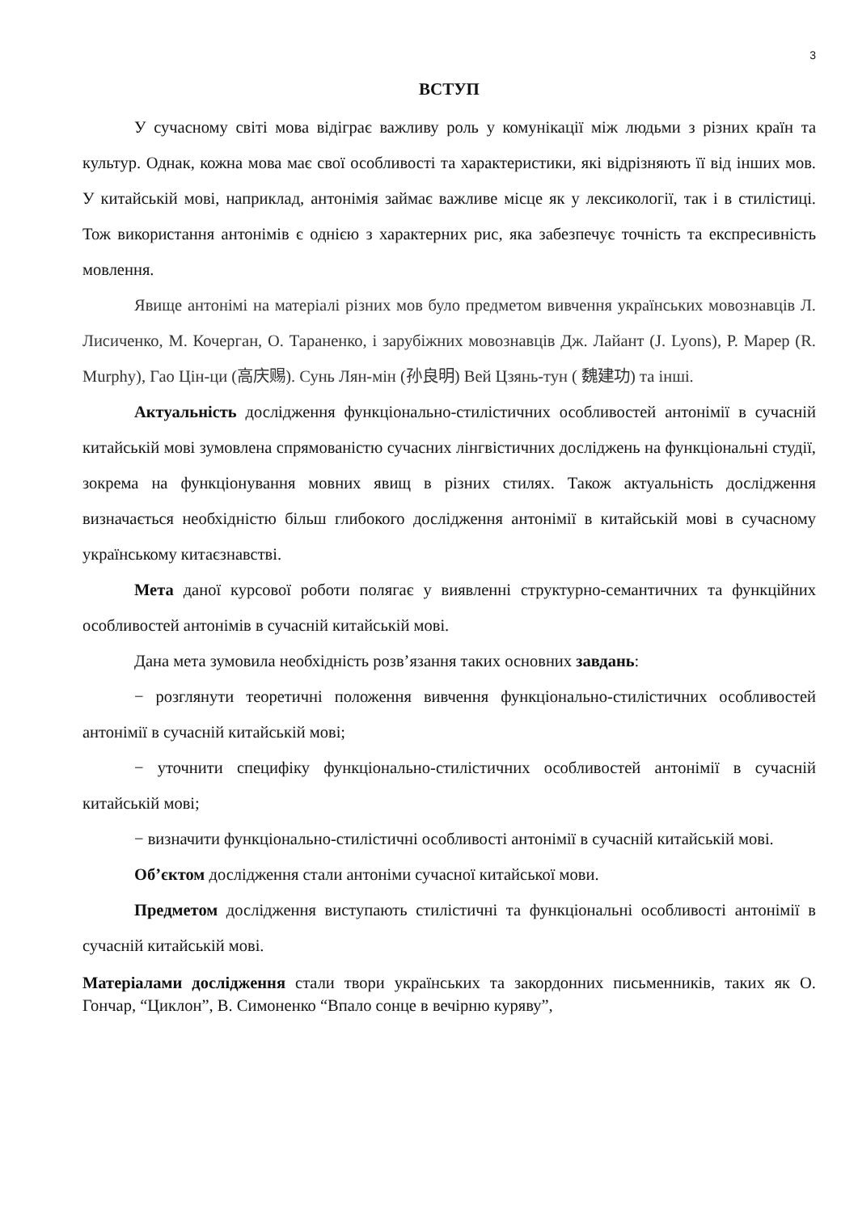3
ВСТУП
У сучасному світі мова відіграє важливу роль у комунікації між людьми з різних країн та культур. Однак, кожна мова має свої особливості та характеристики, які відрізняють її від інших мов. У китайській мові, наприклад, антонімія займає важливе місце як у лексикології, так і в стилістиці. Тож використання антонімів є однією з характерних рис, яка забезпечує точність та експресивність мовлення.
Явище антонімі на матеріалі різних мов було предметом вивчення українських мовознавців Л. Лисиченко, М. Кочерган, О. Тараненко, і зарубіжних мовознавців Дж. Лайант (J. Lyons), Р. Марер (R. Murphy), Гао Цін-ци (高庆赐). Сунь Лян-мін (孙良明) Вей Цзянь-тун ( 魏建功) та інші.
Актуальність дослідження функціонально-стилістичних особливостей антонімії в сучасній китайській мові зумовлена спрямованістю сучасних лінгвістичних досліджень на функціональні студії, зокрема на функціонування мовних явищ в різних стилях. Також актуальність дослідження визначається необхідністю більш глибокого дослідження антонімії в китайській мові в сучасному українському китаєзнавстві.
Мета даної курсової роботи полягає у виявленні структурно-семантичних та функційних особливостей антонімів в сучасній китайській мові.
Дана мета зумовила необхідність розв’язання таких основних завдань:
− розглянути теоретичні положення вивчення функціонально-стилістичних особливостей антонімії в сучасній китайській мові;
− уточнити специфіку функціонально-стилістичних особливостей антонімії в сучасній китайській мові;
− визначити функціонально-стилістичні особливості антонімії в сучасній китайській мові.
Об’єктом дослідження стали антоніми сучасної китайської мови.
Предметом дослідження виступають стилістичні та функціональні особливості антонімії в сучасній китайській мові.
Матеріалами дослідження стали твори українських та закордонних письменників, таких як О. Гончар, “Циклон”, В. Симоненко “Впало сонце в вечірню куряву”,